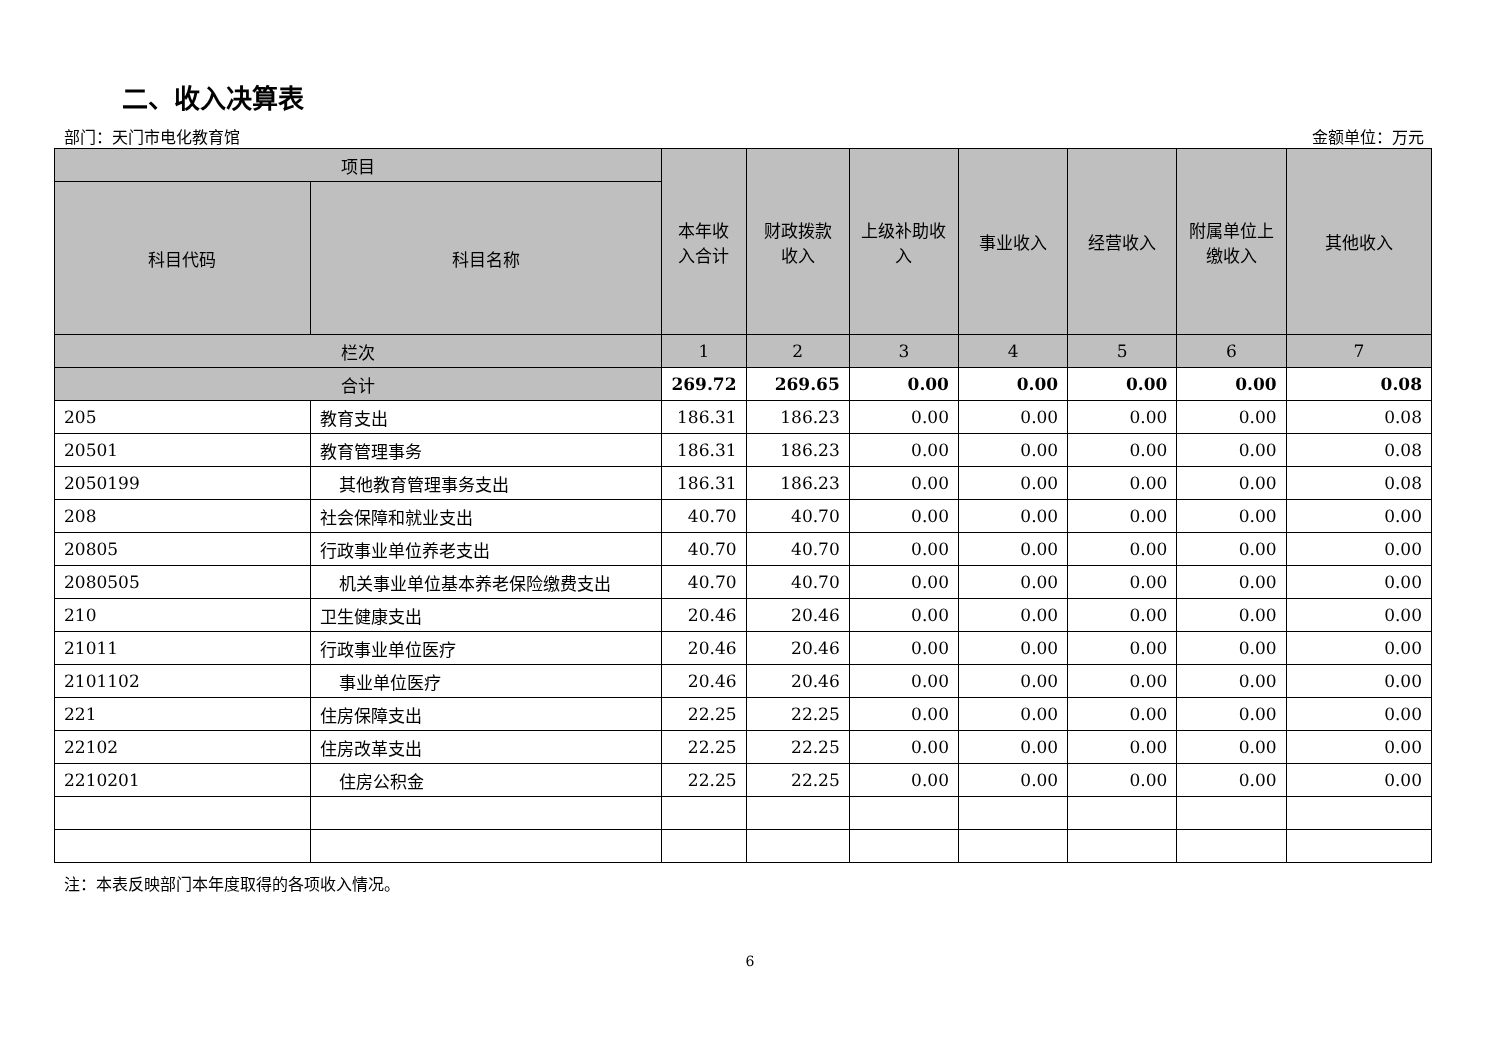二、收入决算表
部门：天门市电化教育馆 金额单位：万元
| 项目 | | 本年收入合计 | 财政拨款收入 | 上级补助收入 | 事业收入 | 经营收入 | 附属单位上缴收入 | 其他收入 |
| --- | --- | --- | --- | --- | --- | --- | --- | --- |
| 科目代码 | 科目名称 | | | | | | | |
| 栏次 | | 1 | 2 | 3 | 4 | 5 | 6 | 7 |
| 合计 | | 269.72 | 269.65 | 0.00 | 0.00 | 0.00 | 0.00 | 0.08 |
| 205 | 教育支出 | 186.31 | 186.23 | 0.00 | 0.00 | 0.00 | 0.00 | 0.08 |
| 20501 | 教育管理事务 | 186.31 | 186.23 | 0.00 | 0.00 | 0.00 | 0.00 | 0.08 |
| 2050199 | 其他教育管理事务支出 | 186.31 | 186.23 | 0.00 | 0.00 | 0.00 | 0.00 | 0.08 |
| 208 | 社会保障和就业支出 | 40.70 | 40.70 | 0.00 | 0.00 | 0.00 | 0.00 | 0.00 |
| 20805 | 行政事业单位养老支出 | 40.70 | 40.70 | 0.00 | 0.00 | 0.00 | 0.00 | 0.00 |
| 2080505 | 机关事业单位基本养老保险缴费支出 | 40.70 | 40.70 | 0.00 | 0.00 | 0.00 | 0.00 | 0.00 |
| 210 | 卫生健康支出 | 20.46 | 20.46 | 0.00 | 0.00 | 0.00 | 0.00 | 0.00 |
| 21011 | 行政事业单位医疗 | 20.46 | 20.46 | 0.00 | 0.00 | 0.00 | 0.00 | 0.00 |
| 2101102 | 事业单位医疗 | 20.46 | 20.46 | 0.00 | 0.00 | 0.00 | 0.00 | 0.00 |
| 221 | 住房保障支出 | 22.25 | 22.25 | 0.00 | 0.00 | 0.00 | 0.00 | 0.00 |
| 22102 | 住房改革支出 | 22.25 | 22.25 | 0.00 | 0.00 | 0.00 | 0.00 | 0.00 |
| 2210201 | 住房公积金 | 22.25 | 22.25 | 0.00 | 0.00 | 0.00 | 0.00 | 0.00 |
注：本表反映部门本年度取得的各项收入情况。
6